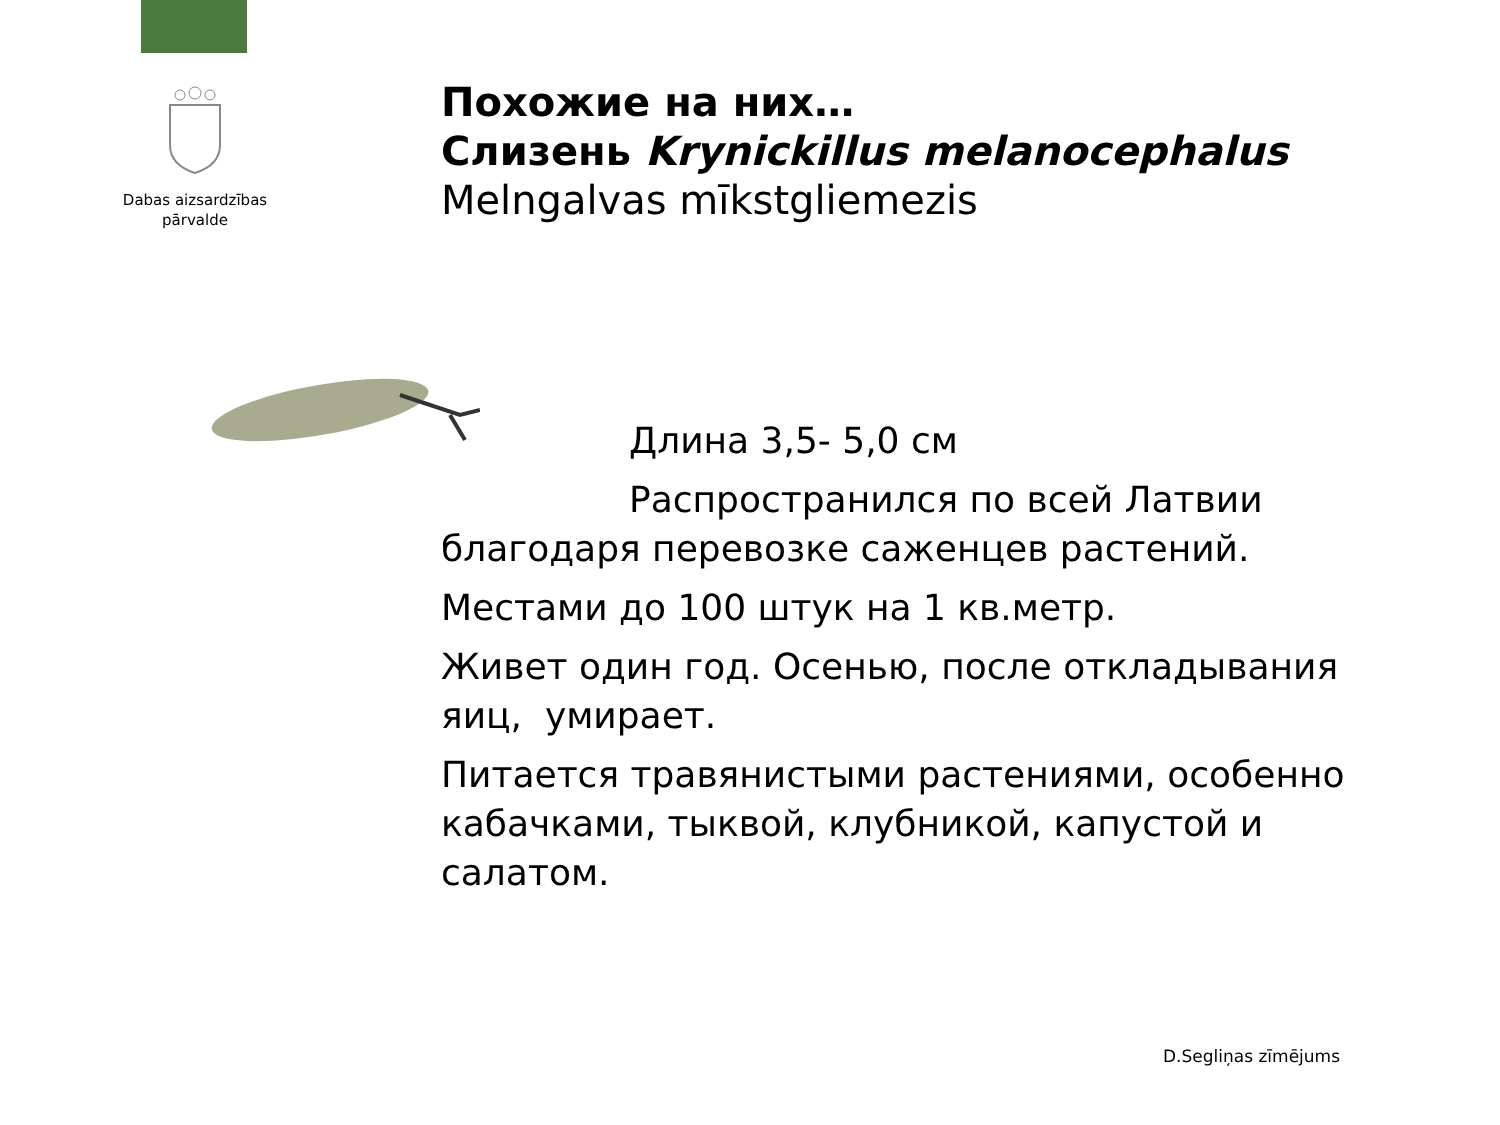Dabas aizsardzības
pārvalde
Похожие на них…
Слизень Krynickillus melanocephalus
Melngalvas mīkstgliemezis
Длина 3,5- 5,0 см
Распространился по всей Латвии благодаря перевозке саженцев растений.
Местами до 100 штук на 1 кв.метр.
Живет один год. Осенью, после откладывания яиц, умирает.
Питается травянистыми растениями, особенно кабачками, тыквой, клубникой, капустой и салатом.
D.Segliņas zīmējums